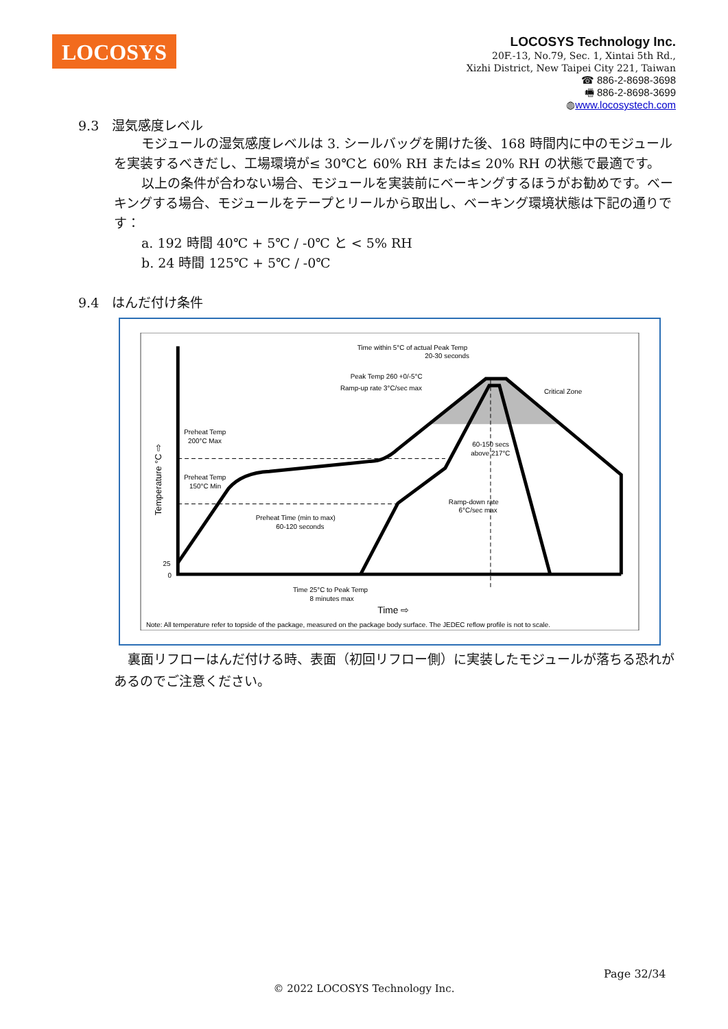LOCOSYS
LOCOSYS Technology Inc.
20F.-13, No.79, Sec. 1, Xintai 5th Rd.,
Xizhi District, New Taipei City 221, Taiwan
☎ 886-2-8698-3698
🖷 886-2-8698-3699
◍www.locosystech.com
9.3　湿気感度レベル
モジュールの湿気感度レベルは 3. シールバッグを開けた後、168 時間内に中のモジュールを実装するべきだし、工場環境が≤ 30℃と 60% RH または≤ 20% RH の状態で最適です。
以上の条件が合わない場合、モジュールを実装前にベーキングするほうがお勧めです。ベーキングする場合、モジュールをテープとリールから取出し、ベーキング環境状態は下記の通りです：
a. 192 時間 40℃ + 5℃ / -0℃ と < 5% RH
b. 24 時間 125℃ + 5℃ / -0℃
9.4　はんだ付け条件
Time within 5°C of actual Peak Temp
20-30 seconds
Peak Temp 260 +0/-5°C
Ramp-up rate 3°C/sec max
Critical Zone
Preheat Temp
200°C Max
Preheat Temp
150°C Min
Preheat Time (min to max)
60-120 seconds
60-150 secs
above 217°C
Ramp-down rate
6°C/sec max
25
0
Time 25°C to Peak Temp
8 minutes max
Time ⇨
Temperature °C ⇨
Note: All temperature refer to topside of the package, measured on the package body surface. The JEDEC reflow profile is not to scale.
裏面リフローはんだ付ける時、表面（初回リフロー側）に実装したモジュールが落ちる恐れがあるのでご注意ください。
Page 32/34
© 2022 LOCOSYS Technology Inc.